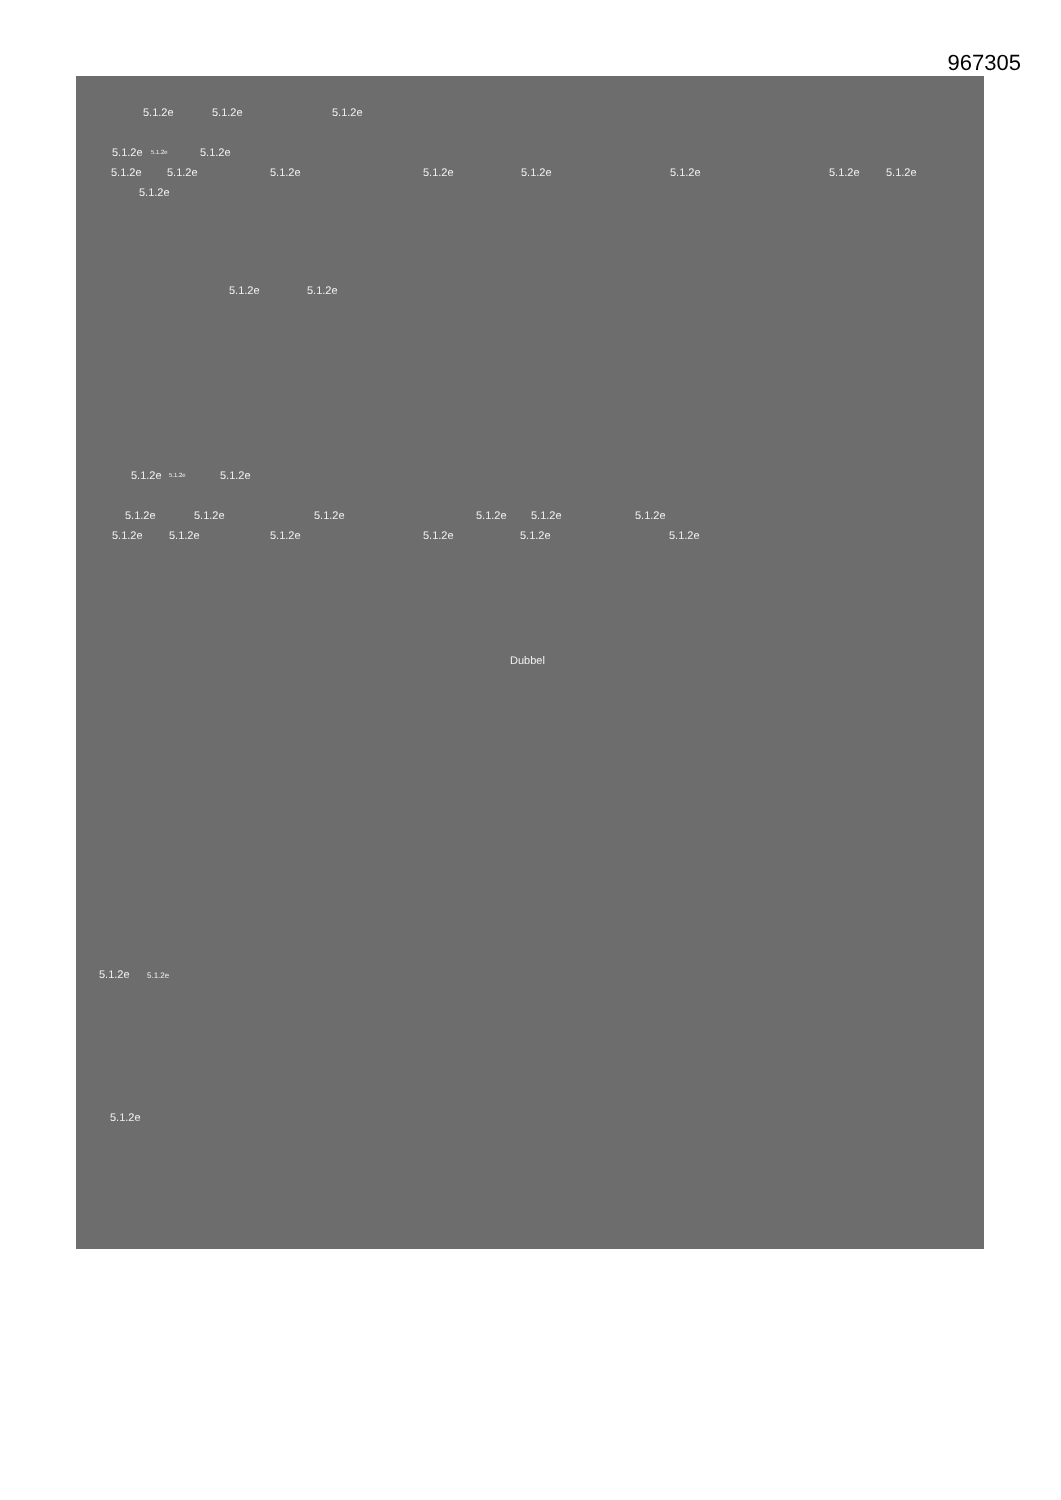967305
5.1.2e 5.1.2e 5.1.2e
5.1.2e 5.1.2e 5.1.2e
5.1.2e 5.1.2e 5.1.2e 5.1.2e 5.1.2e 5.1.2e 5.1.2e 5.1.2e
5.1.2e
5.1.2e 5.1.2e
5.1.2e 5.1.2e 5.1.2e
5.1.2e 5.1.2e 5.1.2e 5.1.2e 5.1.2e 5.1.2e
5.1.2e 5.1.2e 5.1.2e 5.1.2e 5.1.2e 5.1.2e
Dubbel
5.1.2e 5.1.2e
5.1.2e